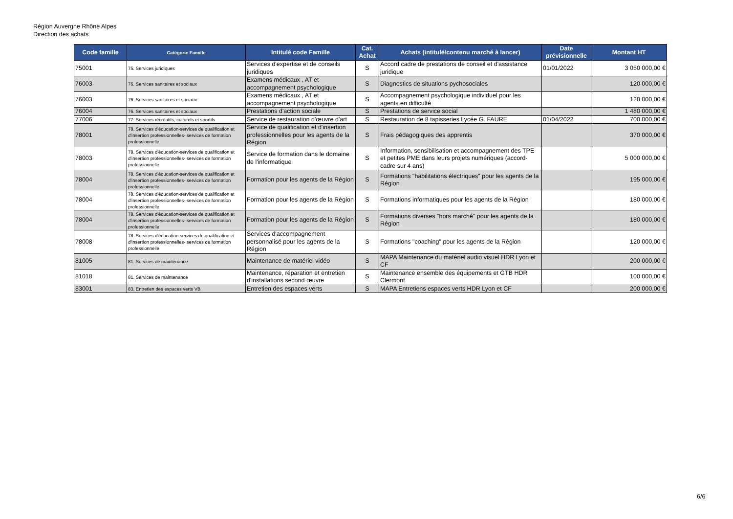Région Auvergne Rhône Alpes
Direction des achats
| Code famille | Catégorie Famille | Intitulé code Famille | Cat. Achat | Achats (intitulé/contenu marché à lancer) | Date prévisionnelle | Montant HT |
| --- | --- | --- | --- | --- | --- | --- |
| 75001 | 75. Services juridiques | Services d'expertise et de conseils juridiques | S | Accord cadre de prestations de conseil et d'assistance juridique | 01/01/2022 | 3 050 000,00 € |
| 76003 | 76. Services sanitaires et sociaux | Examens médicaux , AT et accompagnement psychologique | S | Diagnostics de situations pychosociales | | 120 000,00 € |
| 76003 | 76. Services sanitaires et sociaux | Examens médicaux , AT et accompagnement psychologique | S | Accompagnement psychologique individuel pour les agents en difficulté | | 120 000,00 € |
| 76004 | 76. Services sanitaires et sociaux | Prestations d'action sociale | S | Prestations de service social | | 1 480 000,00 € |
| 77006 | 77. Services récréatifs, culturels et sportifs | Service de restauration d'œuvre d'art | S | Restauration de 8 tapisseries Lycée G. FAURE | 01/04/2022 | 700 000,00 € |
| 78001 | 78. Services d'éducation-services de qualification et d'insertion professionnelles- services de formation professionnelle | Service de qualification et d'insertion professionnelles pour les agents de la Région | S | Frais pédagogiques des apprentis | | 370 000,00 € |
| 78003 | 78. Services d'éducation-services de qualification et d'insertion professionnelles- services de formation professionnelle | Service de formation dans le domaine de l'informatique | S | Information, sensibilisation et accompagnement des TPE et petites PME dans leurs projets numériques (accord-cadre sur 4 ans) | | 5 000 000,00 € |
| 78004 | 78. Services d'éducation-services de qualification et d'insertion professionnelles- services de formation professionnelle | Formation pour les agents de la Région | S | Formations "habilitations électriques" pour les agents de la Région | | 195 000,00 € |
| 78004 | 78. Services d'éducation-services de qualification et d'insertion professionnelles- services de formation professionnelle | Formation pour les agents de la Région | S | Formations informatiques pour les agents de la Région | | 180 000,00 € |
| 78004 | 78. Services d'éducation-services de qualification et d'insertion professionnelles- services de formation professionnelle | Formation pour les agents de la Région | S | Formations diverses "hors marché" pour les agents de la Région | | 180 000,00 € |
| 78008 | 78. Services d'éducation-services de qualification et d'insertion professionnelles- services de formation professionnelle | Services d'accompagnement personnalisé pour les agents de la Région | S | Formations "coaching" pour les agents de la Région | | 120 000,00 € |
| 81005 | 81. Services de maintenance | Maintenance de matériel vidéo | S | MAPA Maintenance du matériel audio visuel HDR Lyon et CF | | 200 000,00 € |
| 81018 | 81. Services de maintenance | Maintenance, réparation et entretien d'installations second œuvre | S | Maintenance ensemble des équipements et GTB HDR Clermont | | 100 000,00 € |
| 83001 | 83. Entretien des espaces verts VB | Entretien des espaces verts | S | MAPA Entretiens espaces verts HDR Lyon et CF | | 200 000,00 € |
6/6